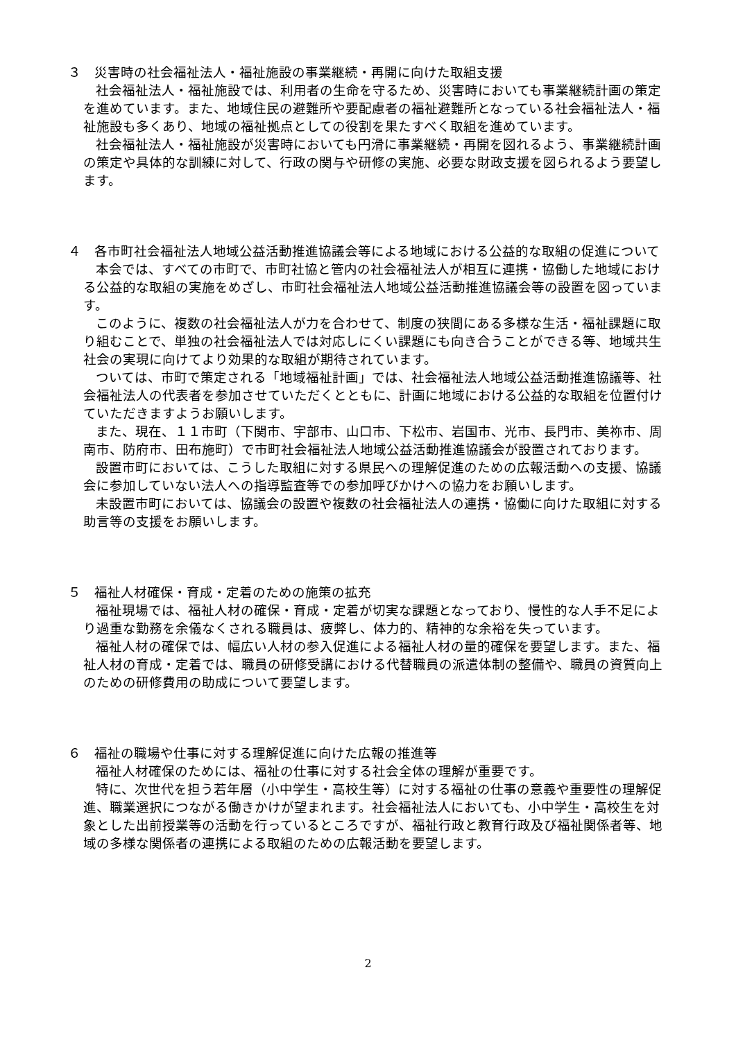３　災害時の社会福祉法人・福祉施設の事業継続・再開に向けた取組支援
社会福祉法人・福祉施設では、利用者の生命を守るため、災害時においても事業継続計画の策定を進めています。また、地域住民の避難所や要配慮者の福祉避難所となっている社会福祉法人・福祉施設も多くあり、地域の福祉拠点としての役割を果たすべく取組を進めています。
社会福祉法人・福祉施設が災害時においても円滑に事業継続・再開を図れるよう、事業継続計画の策定や具体的な訓練に対して、行政の関与や研修の実施、必要な財政支援を図られるよう要望します。
４　各市町社会福祉法人地域公益活動推進協議会等による地域における公益的な取組の促進について
本会では、すべての市町で、市町社協と管内の社会福祉法人が相互に連携・協働した地域における公益的な取組の実施をめざし、市町社会福祉法人地域公益活動推進協議会等の設置を図っています。
このように、複数の社会福祉法人が力を合わせて、制度の狭間にある多様な生活・福祉課題に取り組むことで、単独の社会福祉法人では対応しにくい課題にも向き合うことができる等、地域共生社会の実現に向けてより効果的な取組が期待されています。
ついては、市町で策定される「地域福祉計画」では、社会福祉法人地域公益活動推進協議等、社会福祉法人の代表者を参加させていただくとともに、計画に地域における公益的な取組を位置付けていただきますようお願いします。
また、現在、１１市町（下関市、宇部市、山口市、下松市、岩国市、光市、長門市、美祢市、周南市、防府市、田布施町）で市町社会福祉法人地域公益活動推進協議会が設置されております。
設置市町においては、こうした取組に対する県民への理解促進のための広報活動への支援、協議会に参加していない法人への指導監査等での参加呼びかけへの協力をお願いします。
未設置市町においては、協議会の設置や複数の社会福祉法人の連携・協働に向けた取組に対する助言等の支援をお願いします。
５　福祉人材確保・育成・定着のための施策の拡充
福祉現場では、福祉人材の確保・育成・定着が切実な課題となっており、慢性的な人手不足により過重な勤務を余儀なくされる職員は、疲弊し、体力的、精神的な余裕を失っています。
福祉人材の確保では、幅広い人材の参入促進による福祉人材の量的確保を要望します。また、福祉人材の育成・定着では、職員の研修受講における代替職員の派遣体制の整備や、職員の資質向上のための研修費用の助成について要望します。
６　福祉の職場や仕事に対する理解促進に向けた広報の推進等
福祉人材確保のためには、福祉の仕事に対する社会全体の理解が重要です。
特に、次世代を担う若年層（小中学生・高校生等）に対する福祉の仕事の意義や重要性の理解促進、職業選択につながる働きかけが望まれます。社会福祉法人においても、小中学生・高校生を対象とした出前授業等の活動を行っているところですが、福祉行政と教育行政及び福祉関係者等、地域の多様な関係者の連携による取組のための広報活動を要望します。
2